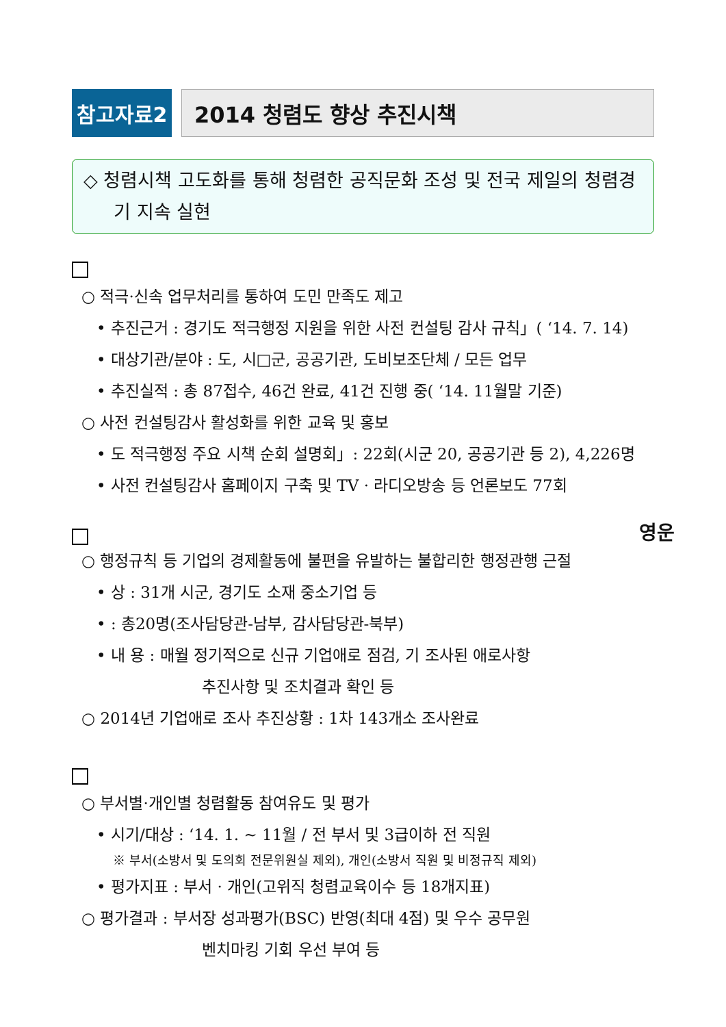참고자료2 2014 청렴도 향상 추진시책
◇ 청렴시책 고도화를 통해 청렴한 공직문화 조성 및 전국 제일의 청렴경기 지속 실현
○ 적극·신속 업무처리를 통하여 도민 만족도 제고
• 추진근거 : 경기도 적극행정 지원을 위한 사전 컨설팅 감사 규칙」( ‘14. 7. 14)
• 대상기관/분야 : 도, 시□군, 공공기관, 도비보조단체 / 모든 업무
• 추진실적 : 총 87접수, 46건 완료, 41건 진행 중( ‘14. 11월말 기준)
○ 사전 컨설팅감사 활성화를 위한 교육 및 홍보
• 도 적극행정 주요 시책 순회 설명회」: 22회(시군 20, 공공기관 등 2), 4,226명
• 사전 컨설팅감사 홈페이지 구축 및 TV · 라디오방송 등 언론보도 77회
영운
○ 행정규칙 등 기업의 경제활동에 불편을 유발하는 불합리한 행정관행 근절
• 상 : 31개 시군, 경기도 소재 중소기업 등
• : 총20명(조사담당관-남부, 감사담당관-북부)
• 내 용 : 매월 정기적으로 신규 기업애로 점검, 기 조사된 애로사항
추진사항 및 조치결과 확인 등
○ 2014년 기업애로 조사 추진상황 : 1차 143개소 조사완료
○ 부서별·개인별 청렴활동 참여유도 및 평가
• 시기/대상 : ‘14. 1. ~ 11월 / 전 부서 및 3급이하 전 직원
※ 부서(소방서 및 도의회 전문위원실 제외), 개인(소방서 직원 및 비정규직 제외)
• 평가지표 : 부서 · 개인(고위직 청렴교육이수 등 18개지표)
○ 평가결과 : 부서장 성과평가(BSC) 반영(최대 4점) 및 우수 공무원
벤치마킹 기회 우선 부여 등